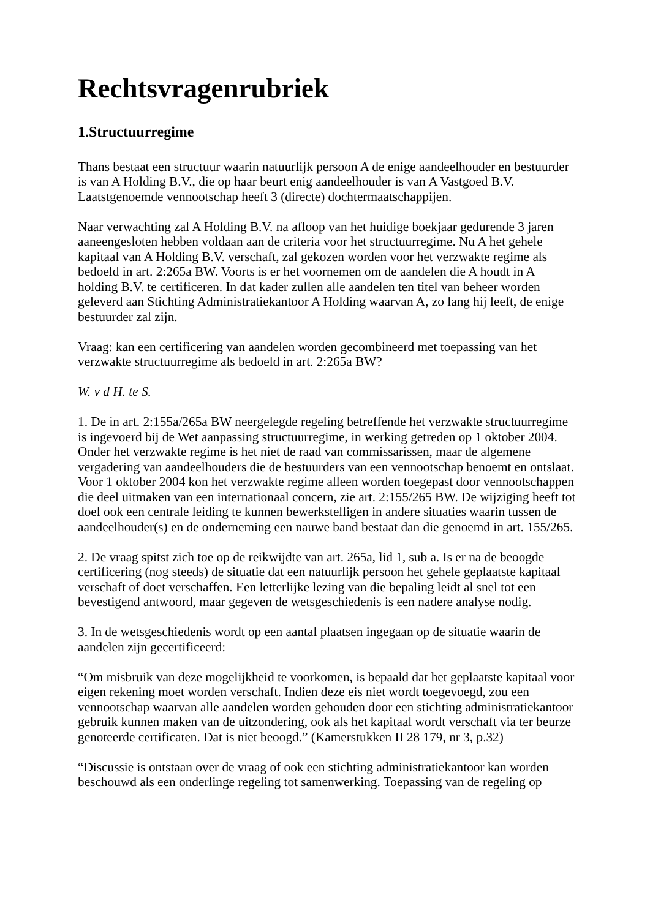Rechtsvragenrubriek
1.Structuurregime
Thans bestaat een structuur waarin natuurlijk persoon A de enige aandeelhouder en bestuurder is van A Holding B.V., die op haar beurt enig aandeelhouder is van A Vastgoed B.V. Laatstgenoemde vennootschap heeft 3 (directe) dochtermaatschappijen.
Naar verwachting zal A Holding B.V. na afloop van het huidige boekjaar gedurende 3 jaren aaneengesloten hebben voldaan aan de criteria voor het structuurregime. Nu A het gehele kapitaal van A Holding B.V. verschaft, zal gekozen worden voor het verzwakte regime als bedoeld in art. 2:265a BW. Voorts is er het voornemen om de aandelen die A houdt in A holding B.V. te certificeren. In dat kader zullen alle aandelen ten titel van beheer worden geleverd aan Stichting Administratiekantoor A Holding waarvan A, zo lang hij leeft, de enige bestuurder zal zijn.
Vraag: kan een certificering van aandelen worden gecombineerd met toepassing van het verzwakte structuurregime als bedoeld in art. 2:265a BW?
W. v d H. te S.
1. De in art. 2:155a/265a BW neergelegde regeling betreffende het verzwakte structuurregime is ingevoerd bij de Wet aanpassing structuurregime, in werking getreden op 1 oktober 2004. Onder het verzwakte regime is het niet de raad van commissarissen, maar de algemene vergadering van aandeelhouders die de bestuurders van een vennootschap benoemt en ontslaat. Voor 1 oktober 2004 kon het verzwakte regime alleen worden toegepast door vennootschappen die deel uitmaken van een internationaal concern, zie art. 2:155/265 BW. De wijziging heeft tot doel ook een centrale leiding te kunnen bewerkstelligen in andere situaties waarin tussen de aandeelhouder(s) en de onderneming een nauwe band bestaat dan die genoemd in art. 155/265.
2. De vraag spitst zich toe op de reikwijdte van art. 265a, lid 1, sub a. Is er na de beoogde certificering (nog steeds) de situatie dat een natuurlijk persoon het gehele geplaatste kapitaal verschaft of doet verschaffen. Een letterlijke lezing van die bepaling leidt al snel tot een bevestigend antwoord, maar gegeven de wetsgeschiedenis is een nadere analyse nodig.
3. In de wetsgeschiedenis wordt op een aantal plaatsen ingegaan op de situatie waarin de aandelen zijn gecertificeerd:
“Om misbruik van deze mogelijkheid te voorkomen, is bepaald dat het geplaatste kapitaal voor eigen rekening moet worden verschaft. Indien deze eis niet wordt toegevoegd, zou een vennootschap waarvan alle aandelen worden gehouden door een stichting administratiekantoor gebruik kunnen maken van de uitzondering, ook als het kapitaal wordt verschaft via ter beurze genoteerde certificaten. Dat is niet beoogd.” (Kamerstukken II 28 179, nr 3, p.32)
“Discussie is ontstaan over de vraag of ook een stichting administratiekantoor kan worden beschouwd als een onderlinge regeling tot samenwerking. Toepassing van de regeling op